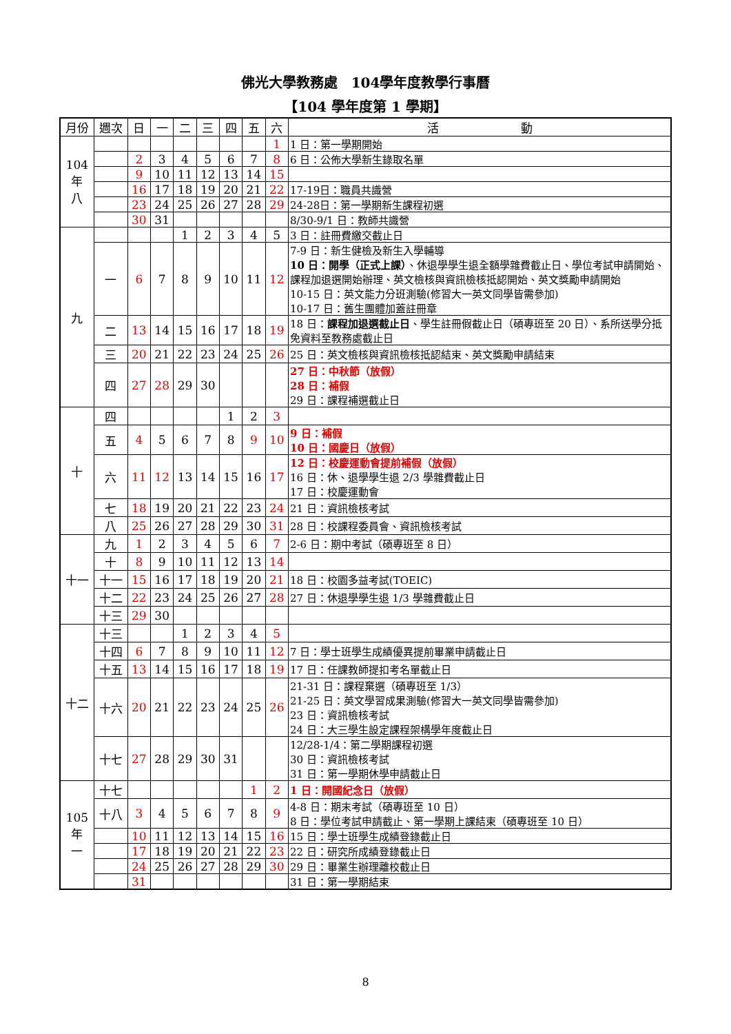佛光大學教務處　104學年度教學行事曆
【104 學年度第 1 學期】
| 月份 | 週次 | 日 | 一 | 二 | 三 | 四 | 五 | 六 | 活 動 |
| --- | --- | --- | --- | --- | --- | --- | --- | --- | --- |
| 104 年 八 | | | | | | | | 1 | 1 日：第一學期開始 |
| | | 2 | 3 | 4 | 5 | 6 | 7 | 8 | 6 日：公佈大學新生錄取名單 |
| | | 9 | 10 | 11 | 12 | 13 | 14 | 15 | |
| | | 16 | 17 | 18 | 19 | 20 | 21 | 22 | 17-19日：職員共識營 |
| | | 23 | 24 | 25 | 26 | 27 | 28 | 29 | 24-28日：第一學期新生課程初選 |
| | | 30 | 31 | | | | | | 8/30-9/1 日：教師共識營 |
| 九 | | | | 1 | 2 | 3 | 4 | 5 | 3 日：註冊費繳交截止日 |
| | 一 | 6 | 7 | 8 | 9 | 10 | 11 | 12 | 7-9 日：新生健檢及新生入學輔導 10 日：開學（正式上課） 、休退學學生退全額學雜費截止日、學位考試申請開始、課程加退選開始辦理、英文檢核與資訊檢核抵認開始、英文獎勵申請開始 10-15 日：英文能力分班測驗(修習大一英文同學皆需參加) 10-17 日：舊生團體加蓋註冊章 |
| | 二 | 13 | 14 | 15 | 16 | 17 | 18 | 19 | 18 日： 課程加退選截止日 、學生註冊假截止日（碩專班至 20 日）、系所送學分抵免資料至教務處截止日 |
| | 三 | 20 | 21 | 22 | 23 | 24 | 25 | 26 | 25 日：英文檢核與資訊檢核抵認結束、英文獎勵申請結束 |
| | 四 | 27 | 28 | 29 | 30 | | | | 27 日：中秋節（放假） 28 日：補假 29 日：課程補選截止日 |
| 十 | 四 | | | | | 1 | 2 | 3 | |
| | 五 | 4 | 5 | 6 | 7 | 8 | 9 | 10 | 9 日：補假 10 日：國慶日（放假） |
| | 六 | 11 | 12 | 13 | 14 | 15 | 16 | 17 | 12 日：校慶運動會提前補假（放假） 16 日：休、退學學生退 2/3 學雜費截止日 17 日：校慶運動會 |
| | 七 | 18 | 19 | 20 | 21 | 22 | 23 | 24 | 21 日：資訊檢核考試 |
| | 八 | 25 | 26 | 27 | 28 | 29 | 30 | 31 | 28 日：校課程委員會、資訊檢核考試 |
| 十一 | 九 | 1 | 2 | 3 | 4 | 5 | 6 | 7 | 2-6 日：期中考試（碩專班至 8 日） |
| | 十 | 8 | 9 | 10 | 11 | 12 | 13 | 14 | |
| | 十一 | 15 | 16 | 17 | 18 | 19 | 20 | 21 | 18 日：校園多益考試(TOEIC) |
| | 十二 | 22 | 23 | 24 | 25 | 26 | 27 | 28 | 27 日：休退學學生退 1/3 學雜費截止日 |
| | 十三 | 29 | 30 | | | | | | |
| 十二 | 十三 | | | 1 | 2 | 3 | 4 | 5 | |
| | 十四 | 6 | 7 | 8 | 9 | 10 | 11 | 12 | 7 日：學士班學生成績優異提前畢業申請截止日 |
| | 十五 | 13 | 14 | 15 | 16 | 17 | 18 | 19 | 17 日：任課教師提扣考名單截止日 |
| | 十六 | 20 | 21 | 22 | 23 | 24 | 25 | 26 | 21-31 日：課程棄選（碩專班至 1/3） 21-25 日：英文學習成果測驗(修習大一英文同學皆需參加) 23 日：資訊檢核考試 24 日：大三學生設定課程架構學年度截止日 |
| | 十七 | 27 | 28 | 29 | 30 | 31 | | | 12/28-1/4：第二學期課程初選 30 日：資訊檢核考試 31 日：第一學期休學申請截止日 |
| 105 年 一 | 十七 | | | | | | 1 | 2 | 1 日：開國紀念日（放假） |
| | 十八 | 3 | 4 | 5 | 6 | 7 | 8 | 9 | 4-8 日：期末考試（碩專班至 10 日） 8 日：學位考試申請截止、第一學期上課結束（碩專班至 10 日） |
| | | 10 | 11 | 12 | 13 | 14 | 15 | 16 | 15 日：學士班學生成績登錄截止日 |
| | | 17 | 18 | 19 | 20 | 21 | 22 | 23 | 22 日：研究所成績登錄截止日 |
| | | 24 | 25 | 26 | 27 | 28 | 29 | 30 | 29 日：畢業生辦理離校截止日 |
| | | 31 | | | | | | | 31 日：第一學期結束 |
8